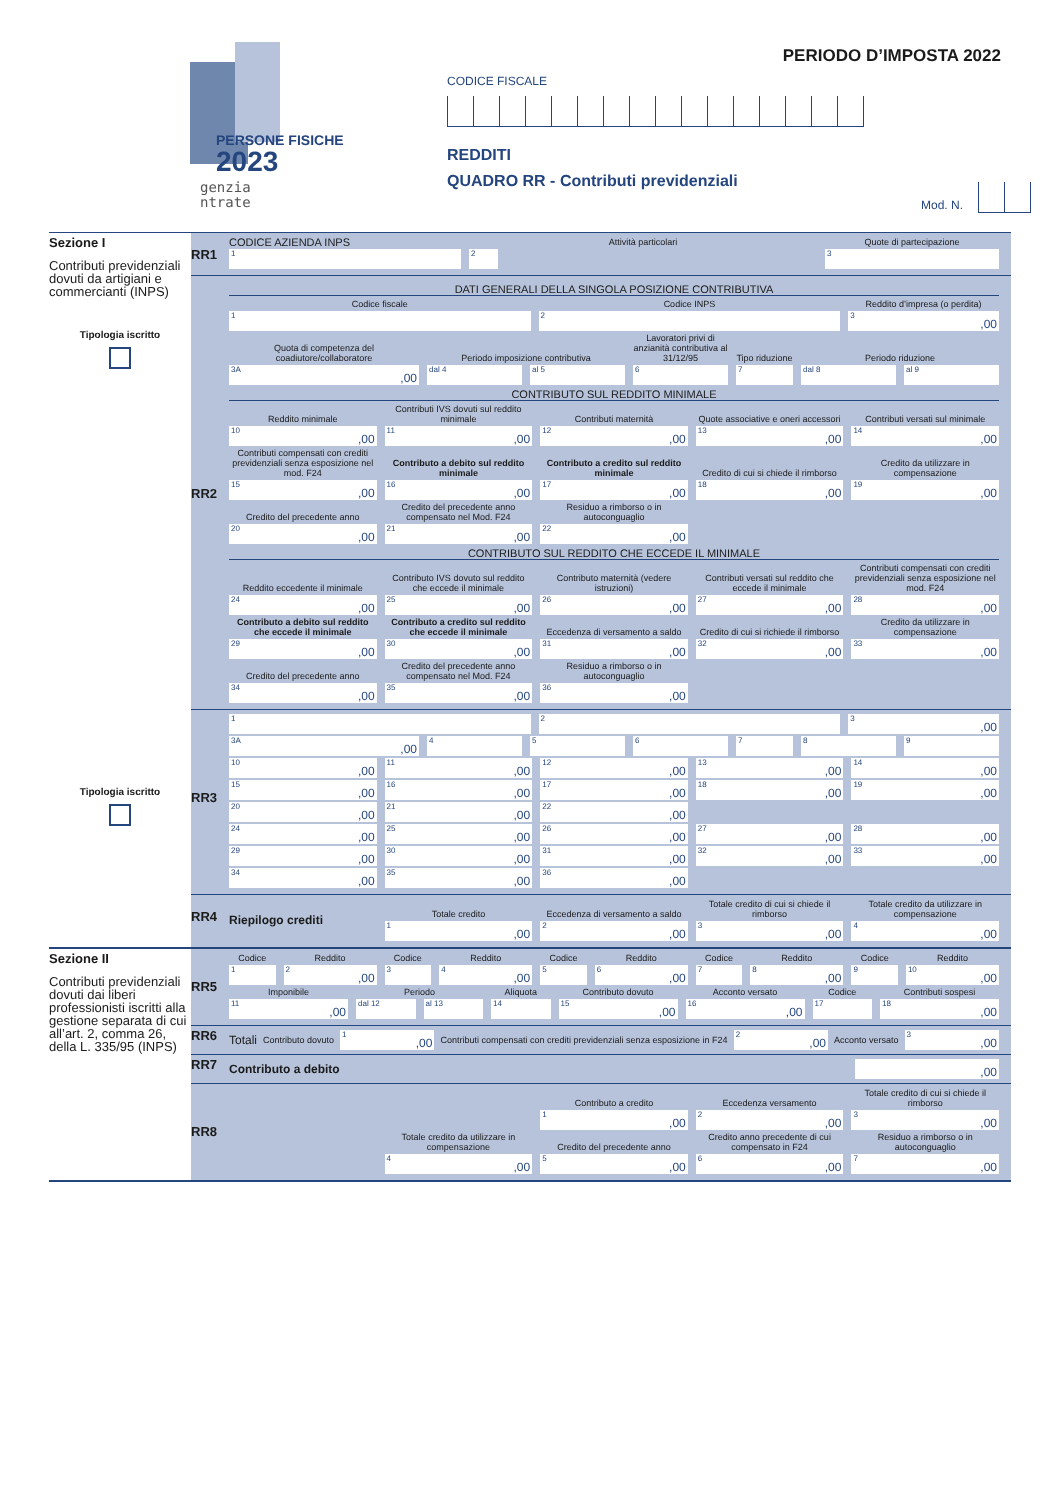PERSONE FISICHE
2023
genzia
ntrate
PERIODO D’IMPOSTA 2022
CODICE FISCALE
REDDITI
QUADRO RR - Contributi previdenziali
Mod. N.
Sezione I
Contributi previdenziali dovuti da artigiani e commercianti (INPS)
Tipologia iscritto
Tipologia iscritto
RR1
CODICE AZIENDA INPS
Attività particolari
Quote di partecipazione
1
2
3
RR2
DATI GENERALI DELLA SINGOLA POSIZIONE CONTRIBUTIVA
Codice fiscale
Codice INPS
Reddito d’impresa (o perdita)
1
2
3,00
Quota di competenza del coadiutore/collaboratore
Periodo imposizione contributiva
Lavoratori privi di anzianità contributiva al 31/12/95
Tipo riduzione
Periodo riduzione
3A,00
dal 4
al 5
6
7
dal 8
al 9
CONTRIBUTO SUL REDDITO MINIMALE
Reddito minimale
Contributi IVS dovuti sul reddito minimale
Contributi maternità
Quote associative e oneri accessori
Contributi versati sul minimale
10,00
11,00
12,00
13,00
14,00
Contributi compensati con crediti previdenziali senza esposizione nel mod. F24
Contributo a debito sul reddito minimale
Contributo a credito sul reddito minimale
Credito di cui si chiede il rimborso
Credito da utilizzare in compensazione
15,00
16,00
17,00
18,00
19,00
Credito del precedente anno
Credito del precedente anno compensato nel Mod. F24
Residuo a rimborso o in autoconguaglio
20,00
21,00
22,00
CONTRIBUTO SUL REDDITO CHE ECCEDE IL MINIMALE
Reddito eccedente il minimale
Contributo IVS dovuto sul reddito che eccede il minimale
Contributo maternità (vedere istruzioni)
Contributi versati sul reddito che eccede il minimale
Contributi compensati con crediti previdenziali senza esposizione nel mod. F24
24,00
25,00
26,00
27,00
28,00
Contributo a debito sul reddito che eccede il minimale
Contributo a credito sul reddito che eccede il minimale
Eccedenza di versamento a saldo
Credito di cui si richiede il rimborso
Credito da utilizzare in compensazione
29,00
30,00
31,00
32,00
33,00
Credito del precedente anno
Credito del precedente anno compensato nel Mod. F24
Residuo a rimborso o in autoconguaglio
34,00
35,00
36,00
RR3
1
2
3,00
3A,00
4
5
6
7
8
9
10,00
11,00
12,00
13,00
14,00
15,00
16,00
17,00
18,00
19,00
20,00
21,00
22,00
24,00
25,00
26,00
27,00
28,00
29,00
30,00
31,00
32,00
33,00
34,00
35,00
36,00
RR4
Riepilogo crediti
Totale credito
Eccedenza di versamento a saldo
Totale credito di cui si chiede il rimborso
Totale credito da utilizzare in compensazione
1,00
2,00
3,00
4,00
Sezione II
Contributi previdenziali dovuti dai liberi professionisti iscritti alla gestione separata di cui all’art. 2, comma 26, della L. 335/95 (INPS)
RR5
Codice
Reddito
Codice
Reddito
Codice
Reddito
Codice
Reddito
Codice
Reddito
1
2,00
3
4,00
5
6,00
7
8,00
9
10,00
Imponibile
Periodo
Aliquota
Contributo dovuto
Acconto versato
Codice
Contributi sospesi
11,00
dal 12
al 13
14
15,00
16,00
17
18,00
RR6 Totali Contributo dovuto
1,00
Contributi compensati con crediti previdenziali senza esposizione in F24
2,00
Acconto versato
3,00
RR7 Contributo a debito
,00
RR8
Contributo a credito
Eccedenza versamento
Totale credito di cui si chiede il rimborso
1,00
2,00
3,00
Totale credito da utilizzare in compensazione
Credito del precedente anno
Credito anno precedente di cui compensato in F24
Residuo a rimborso o in autoconguaglio
4,00
5,00
6,00
7,00